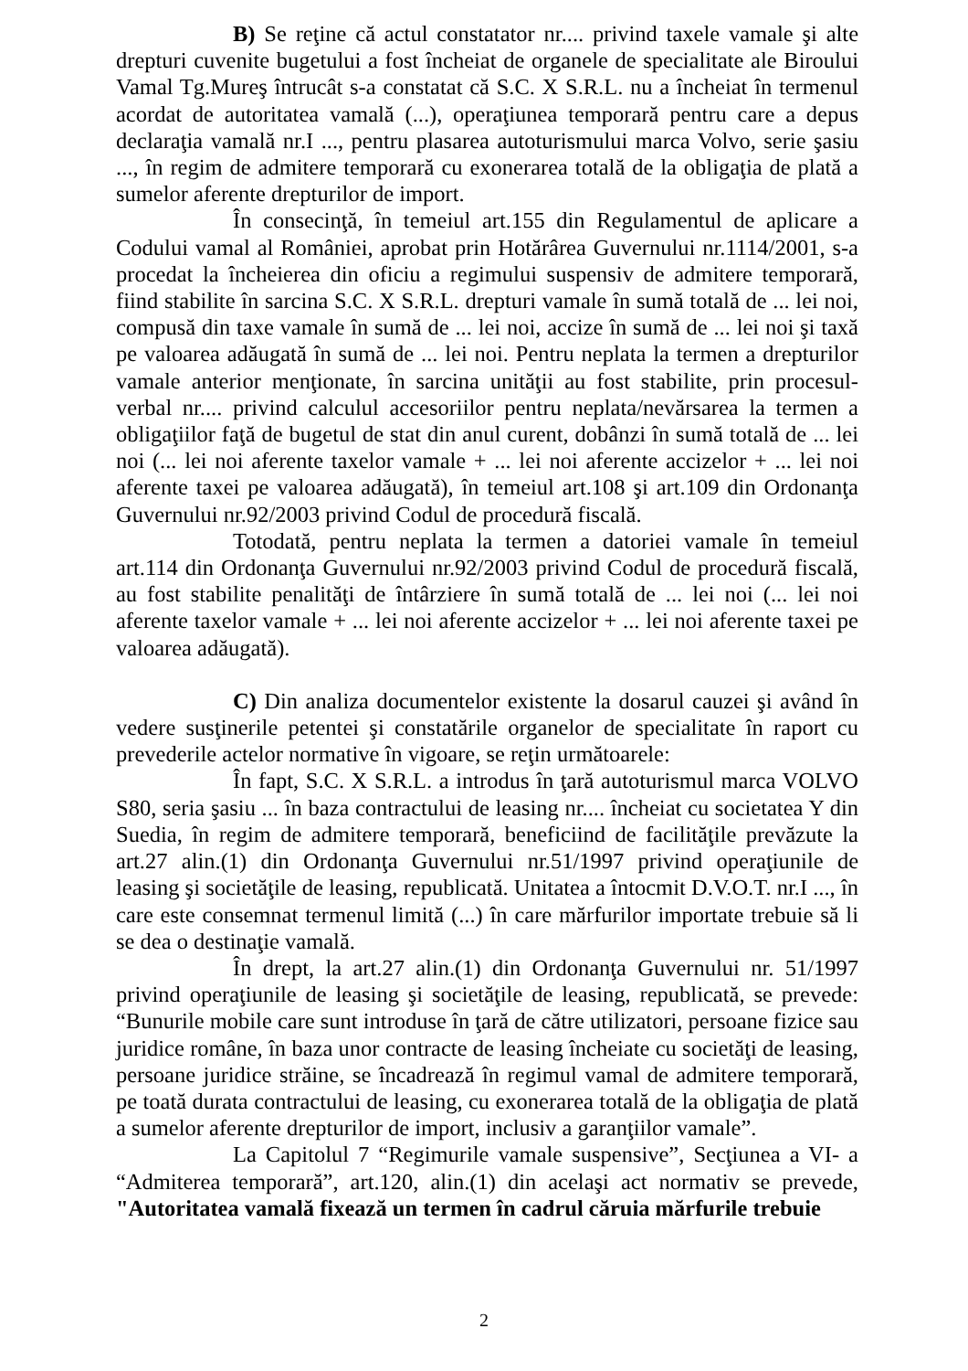B) Se reţine că actul constatator nr.... privind taxele vamale şi alte drepturi cuvenite bugetului a fost încheiat de organele de specialitate ale Biroului Vamal Tg.Mureş întrucât s-a constatat că S.C. X S.R.L. nu a încheiat în termenul acordat de autoritatea vamală (...), operaţiunea temporară pentru care a depus declaraţia vamală nr.I ..., pentru plasarea autoturismului marca Volvo, serie şasiu ..., în regim de admitere temporară cu exonerarea totală de la obligaţia de plată a sumelor aferente drepturilor de import.
În consecinţă, în temeiul art.155 din Regulamentul de aplicare a Codului vamal al României, aprobat prin Hotărârea Guvernului nr.1114/2001, s-a procedat la încheierea din oficiu a regimului suspensiv de admitere temporară, fiind stabilite în sarcina S.C. X S.R.L. drepturi vamale în sumă totală de ... lei noi, compusă din taxe vamale în sumă de ... lei noi, accize în sumă de ... lei noi şi taxă pe valoarea adăugată în sumă de ... lei noi. Pentru neplata la termen a drepturilor vamale anterior menţionate, în sarcina unităţii au fost stabilite, prin procesul-verbal nr.... privind calculul accesoriilor pentru neplata/nevărsarea la termen a obligaţiilor faţă de bugetul de stat din anul curent, dobânzi în sumă totală de ... lei noi (... lei noi aferente taxelor vamale + ... lei noi aferente accizelor + ... lei noi aferente taxei pe valoarea adăugată), în temeiul art.108 şi art.109 din Ordonanţa Guvernului nr.92/2003 privind Codul de procedură fiscală.
Totodată, pentru neplata la termen a datoriei vamale în temeiul art.114 din Ordonanţa Guvernului nr.92/2003 privind Codul de procedură fiscală, au fost stabilite penalităţi de întârziere în sumă totală de ... lei noi (... lei noi aferente taxelor vamale + ... lei noi aferente accizelor + ... lei noi aferente taxei pe valoarea adăugată).
C) Din analiza documentelor existente la dosarul cauzei şi având în vedere susţinerile petentei şi constatările organelor de specialitate în raport cu prevederile actelor normative în vigoare, se reţin următoarele:
În fapt, S.C. X S.R.L. a introdus în ţară autoturismul marca VOLVO S80, seria şasiu ... în baza contractului de leasing nr.... încheiat cu societatea Y din Suedia, în regim de admitere temporară, beneficiind de facilităţile prevăzute la art.27 alin.(1) din Ordonanţa Guvernului nr.51/1997 privind operaţiunile de leasing şi societăţile de leasing, republicată. Unitatea a întocmit D.V.O.T. nr.I ..., în care este consemnat termenul limită (...) în care mărfurilor importate trebuie să li se dea o destinaţie vamală.
În drept, la art.27 alin.(1) din Ordonanţa Guvernului nr. 51/1997 privind operaţiunile de leasing şi societăţile de leasing, republicată, se prevede: “Bunurile mobile care sunt introduse în ţară de către utilizatori, persoane fizice sau juridice române, în baza unor contracte de leasing încheiate cu societăţi de leasing, persoane juridice străine, se încadrează în regimul vamal de admitere temporară, pe toată durata contractului de leasing, cu exonerarea totală de la obligaţia de plată a sumelor aferente drepturilor de import, inclusiv a garanţiilor vamale”.
La Capitolul 7 “Regimurile vamale suspensive”, Secţiunea a VI- a “Admiterea temporară”, art.120, alin.(1) din acelaşi act normativ se prevede, "Autoritatea vamală fixează un termen în cadrul căruia mărfurile trebuie
2